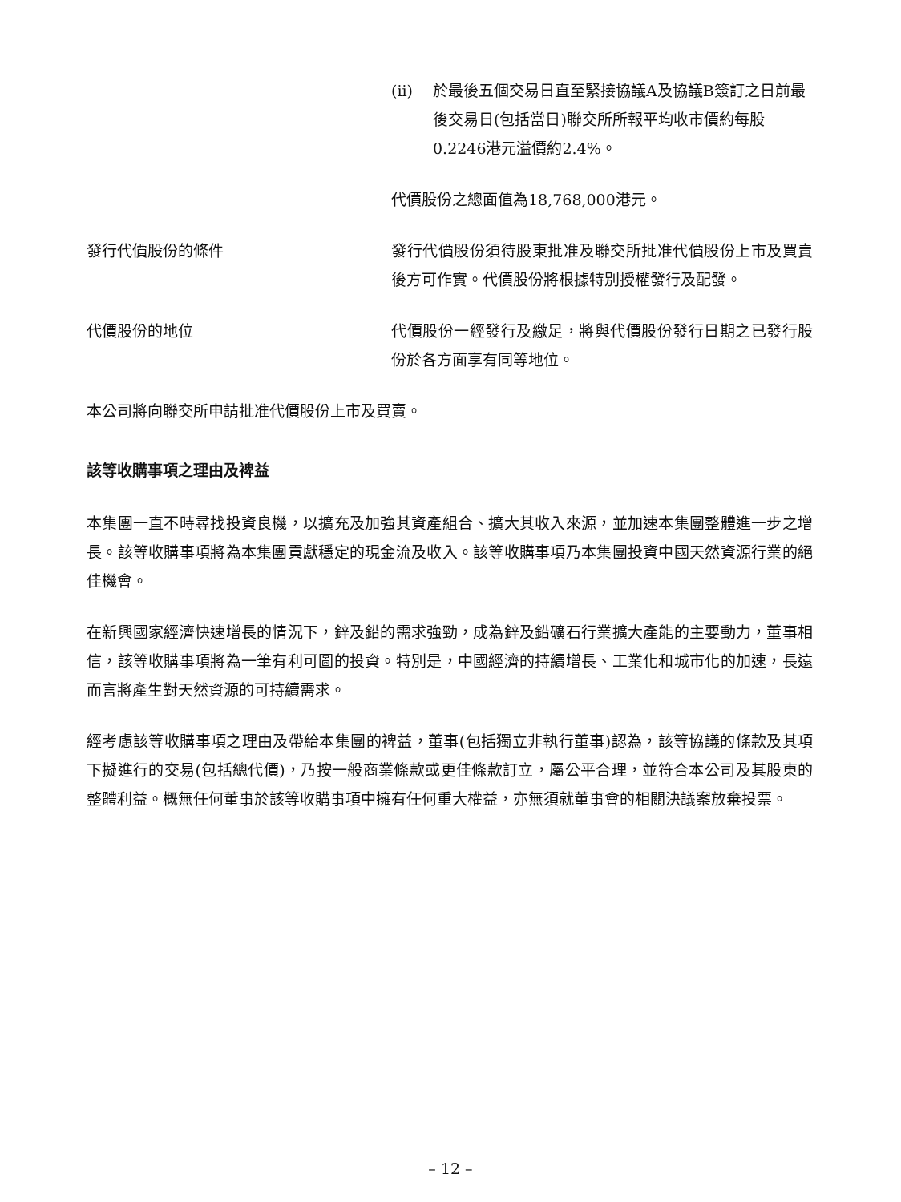(ii) 於最後五個交易日直至緊接協議A及協議B簽訂之日前最後交易日(包括當日)聯交所所報平均收市價約每股0.2246港元溢價約2.4%。
代價股份之總面值為18,768,000港元。
發行代價股份的條件 發行代價股份須待股東批准及聯交所批准代價股份上市及買賣後方可作實。代價股份將根據特別授權發行及配發。
代價股份的地位 代價股份一經發行及繳足，將與代價股份發行日期之已發行股份於各方面享有同等地位。
本公司將向聯交所申請批准代價股份上市及買賣。
該等收購事項之理由及裨益
本集團一直不時尋找投資良機，以擴充及加強其資產組合、擴大其收入來源，並加速本集團整體進一步之增長。該等收購事項將為本集團貢獻穩定的現金流及收入。該等收購事項乃本集團投資中國天然資源行業的絕佳機會。
在新興國家經濟快速增長的情況下，鋅及鉛的需求強勁，成為鋅及鉛礦石行業擴大產能的主要動力，董事相信，該等收購事項將為一筆有利可圖的投資。特別是，中國經濟的持續增長、工業化和城市化的加速，長遠而言將產生對天然資源的可持續需求。
經考慮該等收購事項之理由及帶給本集團的裨益，董事(包括獨立非執行董事)認為，該等協議的條款及其項下擬進行的交易(包括總代價)，乃按一般商業條款或更佳條款訂立，屬公平合理，並符合本公司及其股東的整體利益。概無任何董事於該等收購事項中擁有任何重大權益，亦無須就董事會的相關決議案放棄投票。
– 12 –